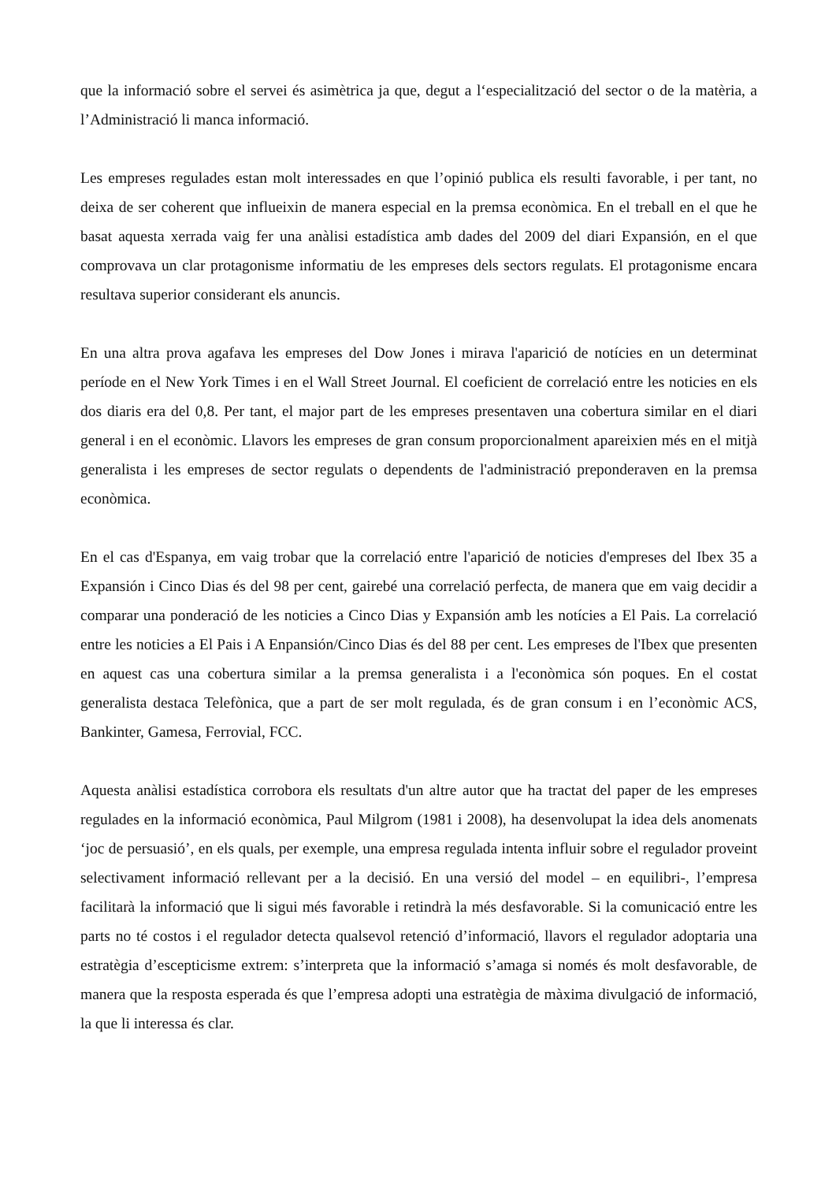que la informació sobre el servei és asimètrica ja que, degut a l‘especialització del sector o de la matèria, a l’Administració li manca informació.
Les empreses regulades estan molt interessades en que l’opinió publica els resulti favorable, i per tant, no deixa de ser coherent que influeixin de manera especial en la premsa econòmica. En el treball en el que he basat aquesta xerrada vaig fer una anàlisi estadística amb dades del 2009 del diari Expansión, en el que comprovava un clar protagonisme informatiu de les empreses dels sectors regulats. El protagonisme encara resultava superior considerant els anuncis.
En una altra prova agafava les empreses del Dow Jones i mirava l'aparició de notícies en un determinat període en el New York Times i en el Wall Street Journal. El coeficient de correlació entre les noticies en els dos diaris era del 0,8. Per tant, el major part de les empreses presentaven una cobertura similar en el diari general i en el econòmic. Llavors les empreses de gran consum proporcionalment apareixien més en el mitjà generalista i les empreses de sector regulats o dependents de l'administració preponderaven en la premsa econòmica.
En el cas d'Espanya, em vaig trobar que la correlació entre l'aparició de noticies d'empreses del Ibex 35 a Expansión i Cinco Dias és del 98 per cent, gairebé una correlació perfecta, de manera que em vaig decidir a comparar una ponderació de les noticies a Cinco Dias y Expansión amb les notícies a El Pais. La correlació entre les noticies a El Pais i A Enpansión/Cinco Dias és del 88 per cent. Les empreses de l'Ibex que presenten en aquest cas una cobertura similar a la premsa generalista i a l'econòmica són poques. En el costat generalista destaca Telefònica, que a part de ser molt regulada, és de gran consum i en l’econòmic ACS, Bankinter, Gamesa, Ferrovial, FCC.
Aquesta anàlisi estadística corrobora els resultats d'un altre autor que ha tractat del paper de les empreses regulades en la informació econòmica, Paul Milgrom (1981 i 2008), ha desenvolupat la idea dels anomenats ‘joc de persuasió’, en els quals, per exemple, una empresa regulada intenta influir sobre el regulador proveint selectivament informació rellevant per a la decisió. En una versió del model – en equilibri-, l’empresa facilitarà la informació que li sigui més favorable i retindrà la més desfavorable. Si la comunicació entre les parts no té costos i el regulador detecta qualsevol retenció d’informació, llavors el regulador adoptaria una estratègia d’escepticisme extrem: s’interpreta que la informació s’amaga si només és molt desfavorable, de manera que la resposta esperada és que l’empresa adopti una estratègia de màxima divulgació de informació, la que li interessa és clar.